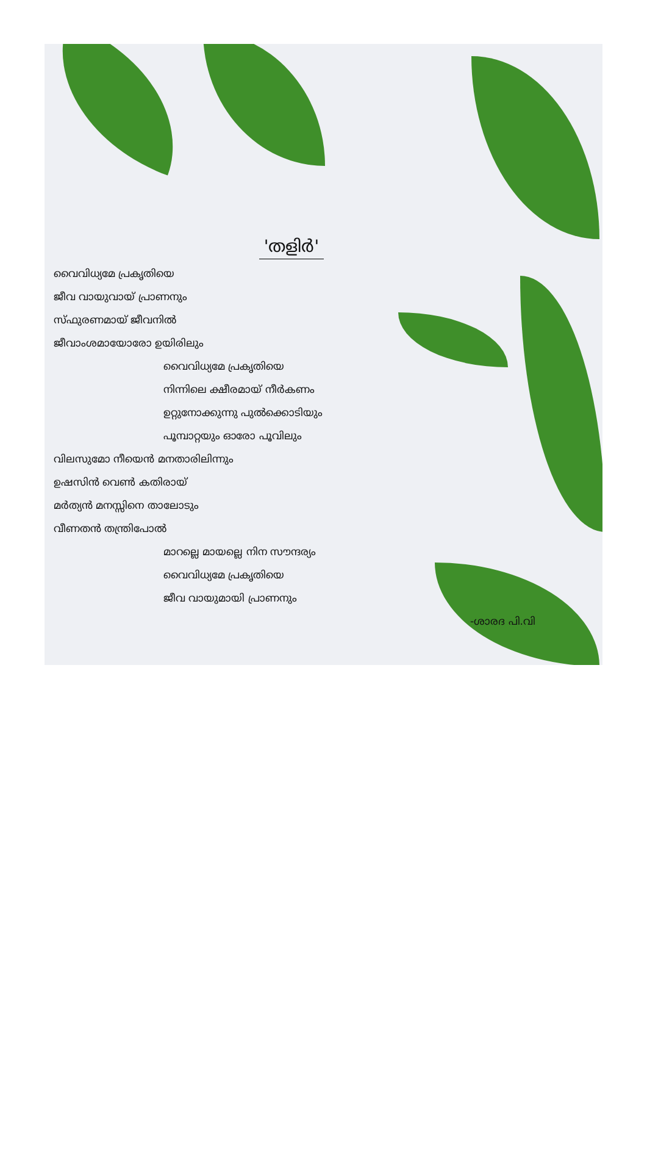'തളിർ'
വൈവിധ്യമേ പ്രകൃതിയെ
ജീവ വായുവായ് പ്രാണനും
സ്ഫുരണമായ് ജീവനിൽ
ജീവാംശമായോരോ ഉയിരിലും
വൈവിധ്യമേ പ്രകൃതിയെ
നിന്നിലെ ക്ഷീരമായ് നീർകണം
ഉറ്റുനോക്കുന്നു പുൽക്കൊടിയും
പൂമ്പാറ്റയും ഓരോ പൂവിലും
വിലസുമോ നീയെൻ മനതാരിലിന്നും
ഉഷസിൻ വെൺ കതിരായ്
മർത്യൻ മനസ്സിനെ താലോടും
വീണതൻ തന്ത്രിപോൽ
മാറല്ലെ മായല്ലെ നിന സൗന്ദര്യം
വൈവിധ്യമേ പ്രകൃതിയെ
ജീവ വായുമായി പ്രാണനും
-ശാരദ പി.വി